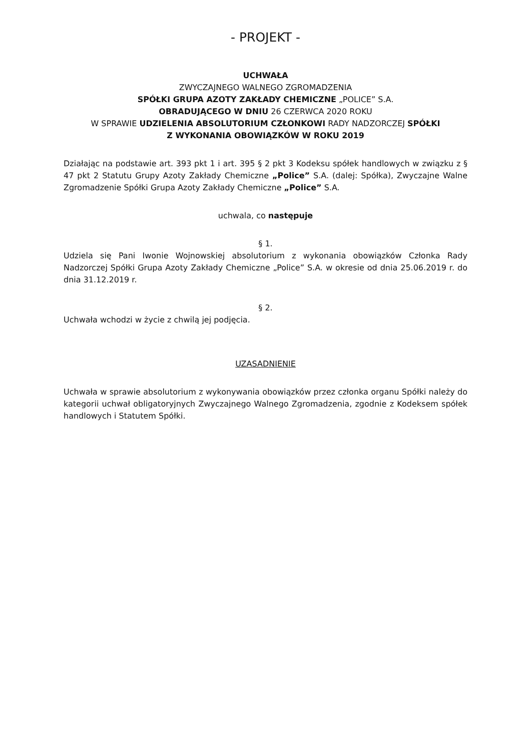- PROJEKT -
UCHWAŁA
ZWYCZAJNEGO WALNEGO ZGROMADZENIA
SPÓŁKI GRUPA AZOTY ZAKŁADY CHEMICZNE „POLICE” S.A.
OBRADUJĄCEGO W DNIU 26 CZERWCA 2020 ROKU
W SPRAWIE UDZIELENIA ABSOLUTORIUM CZŁONKOWI RADY NADZORCZEJ SPÓŁKI
Z WYKONANIA OBOWIĄZKÓW W ROKU 2019
Działając na podstawie art. 393 pkt 1 i art. 395 § 2 pkt 3 Kodeksu spółek handlowych w związku z § 47 pkt 2 Statutu Grupy Azoty Zakłady Chemiczne „Police” S.A. (dalej: Spółka), Zwyczajne Walne Zgromadzenie Spółki Grupa Azoty Zakłady Chemiczne „Police” S.A.
uchwala, co następuje
§ 1.
Udziela się Pani Iwonie Wojnowskiej absolutorium z wykonania obowiązków Członka Rady Nadzorczej Spółki Grupa Azoty Zakłady Chemiczne „Police” S.A. w okresie od dnia 25.06.2019 r. do dnia 31.12.2019 r.
§ 2.
Uchwała wchodzi w życie z chwilą jej podjęcia.
UZASADNIENIE
Uchwała w sprawie absolutorium z wykonywania obowiązków przez członka organu Spółki należy do kategorii uchwał obligatoryjnych Zwyczajnego Walnego Zgromadzenia, zgodnie z Kodeksem spółek handlowych i Statutem Spółki.